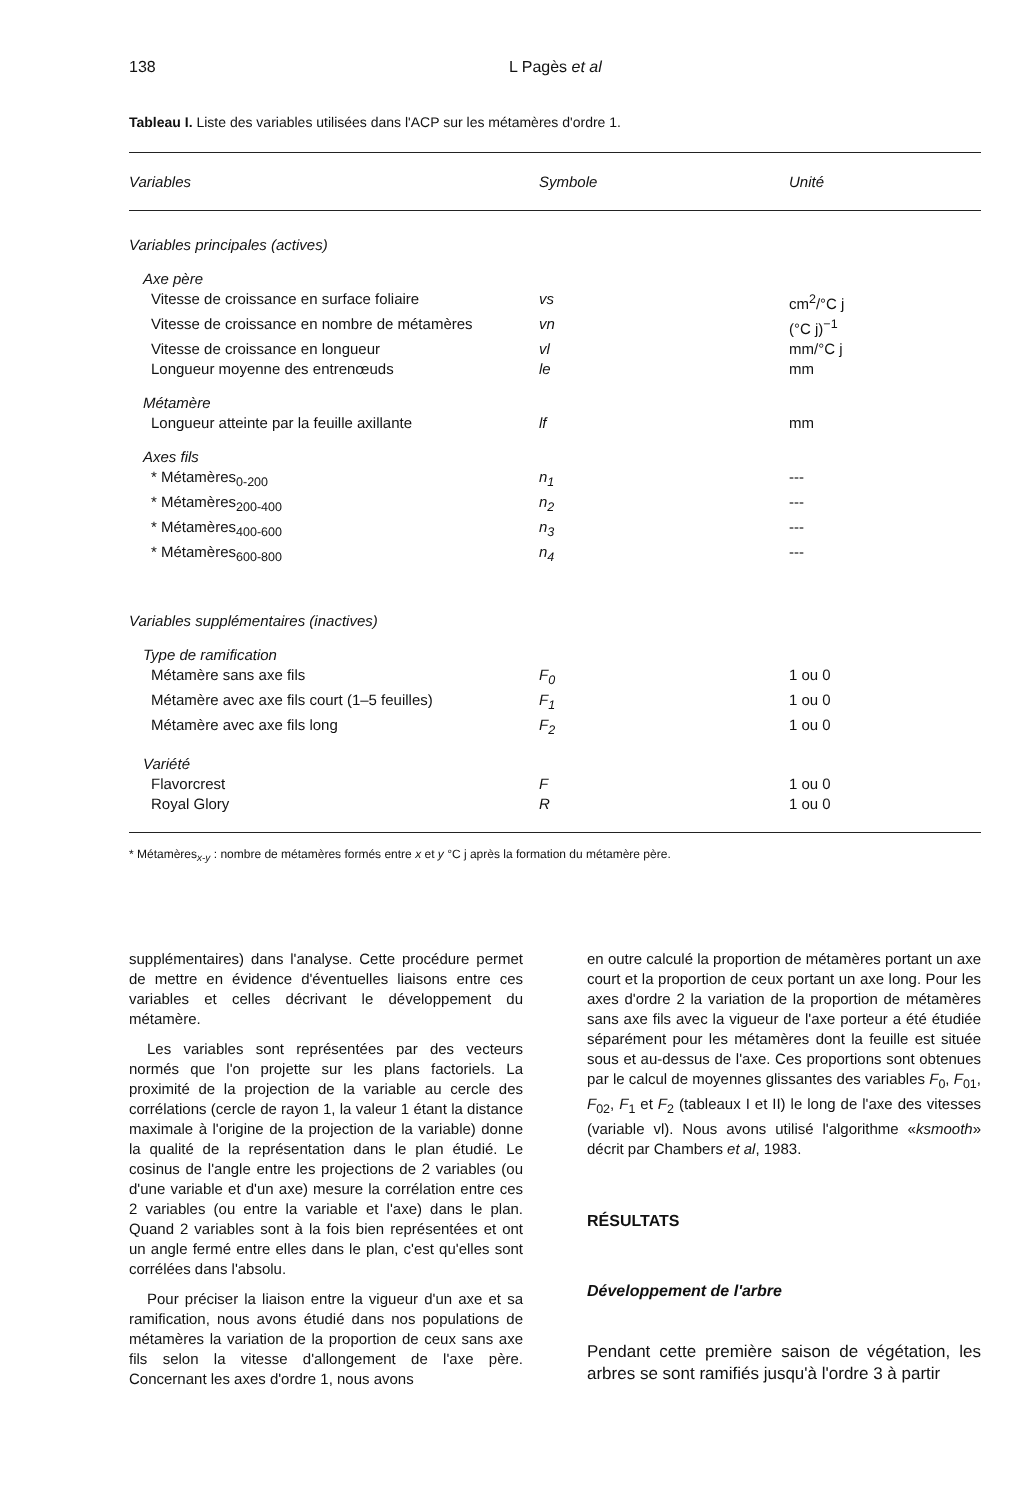138 L Pagès et al
Tableau I. Liste des variables utilisées dans l'ACP sur les métamères d'ordre 1.
| Variables | Symbole | Unité |
| --- | --- | --- |
| Variables principales (actives) | | |
| Axe père | | |
| Vitesse de croissance en surface foliaire | vs | cm<sup>2</sup>/°C j |
| Vitesse de croissance en nombre de métamères | vn | (°C j)<sup>−1</sup> |
| Vitesse de croissance en longueur | vl | mm/°C j |
| Longueur moyenne des entrenœuds | le | mm |
| Métamère | | |
| Longueur atteinte par la feuille axillante | lf | mm |
| Axes fils | | |
| * Métamères<sub>0-200</sub> | n<sub>1</sub> | --- |
| * Métamères<sub>200-400</sub> | n<sub>2</sub> | --- |
| * Métamères<sub>400-600</sub> | n<sub>3</sub> | --- |
| * Métamères<sub>600-800</sub> | n<sub>4</sub> | --- |
| Variables supplémentaires (inactives) | | |
| Type de ramification | | |
| Métamère sans axe fils | F<sub>0</sub> | 1 ou 0 |
| Métamère avec axe fils court (1–5 feuilles) | F<sub>1</sub> | 1 ou 0 |
| Métamère avec axe fils long | F<sub>2</sub> | 1 ou 0 |
| Variété | | |
| Flavorcrest | F | 1 ou 0 |
| Royal Glory | R | 1 ou 0 |
* Métamères<sub>x-y</sub> : nombre de métamères formés entre x et y °C j après la formation du métamère père.
supplémentaires) dans l'analyse. Cette procédure permet de mettre en évidence d'éventuelles liaisons entre ces variables et celles décrivant le développement du métamère.
Les variables sont représentées par des vecteurs normés que l'on projette sur les plans factoriels. La proximité de la projection de la variable au cercle des corrélations (cercle de rayon 1, la valeur 1 étant la distance maximale à l'origine de la projection de la variable) donne la qualité de la représentation dans le plan étudié. Le cosinus de l'angle entre les projections de 2 variables (ou d'une variable et d'un axe) mesure la corrélation entre ces 2 variables (ou entre la variable et l'axe) dans le plan. Quand 2 variables sont à la fois bien représentées et ont un angle fermé entre elles dans le plan, c'est qu'elles sont corrélées dans l'absolu.
Pour préciser la liaison entre la vigueur d'un axe et sa ramification, nous avons étudié dans nos populations de métamères la variation de la proportion de ceux sans axe fils selon la vitesse d'allongement de l'axe père. Concernant les axes d'ordre 1, nous avons
en outre calculé la proportion de métamères portant un axe court et la proportion de ceux portant un axe long. Pour les axes d'ordre 2 la variation de la proportion de métamères sans axe fils avec la vigueur de l'axe porteur a été étudiée séparément pour les métamères dont la feuille est située sous et au-dessus de l'axe. Ces proportions sont obtenues par le calcul de moyennes glissantes des variables F<sub>0</sub>, F<sub>01</sub>, F<sub>02</sub>, F<sub>1</sub> et F<sub>2</sub> (tableaux I et II) le long de l'axe des vitesses (variable vl). Nous avons utilisé l'algorithme «ksmooth» décrit par Chambers et al, 1983.
RÉSULTATS
Développement de l'arbre
Pendant cette première saison de végétation, les arbres se sont ramifiés jusqu'à l'ordre 3 à partir